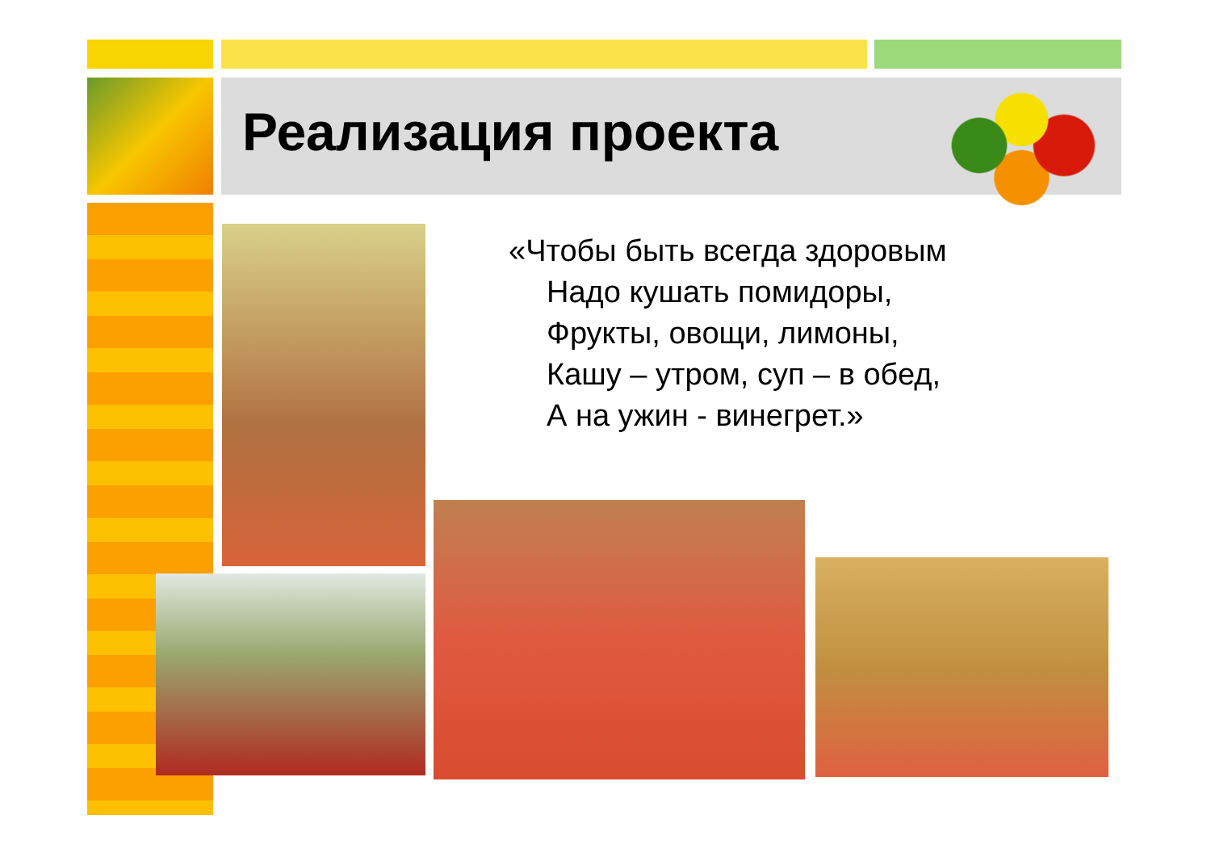Реализация проекта
«Чтобы быть всегда здоровым
Надо кушать помидоры,
Фрукты, овощи, лимоны,
Кашу – утром, суп – в обед,
А на ужин - винегрет.»